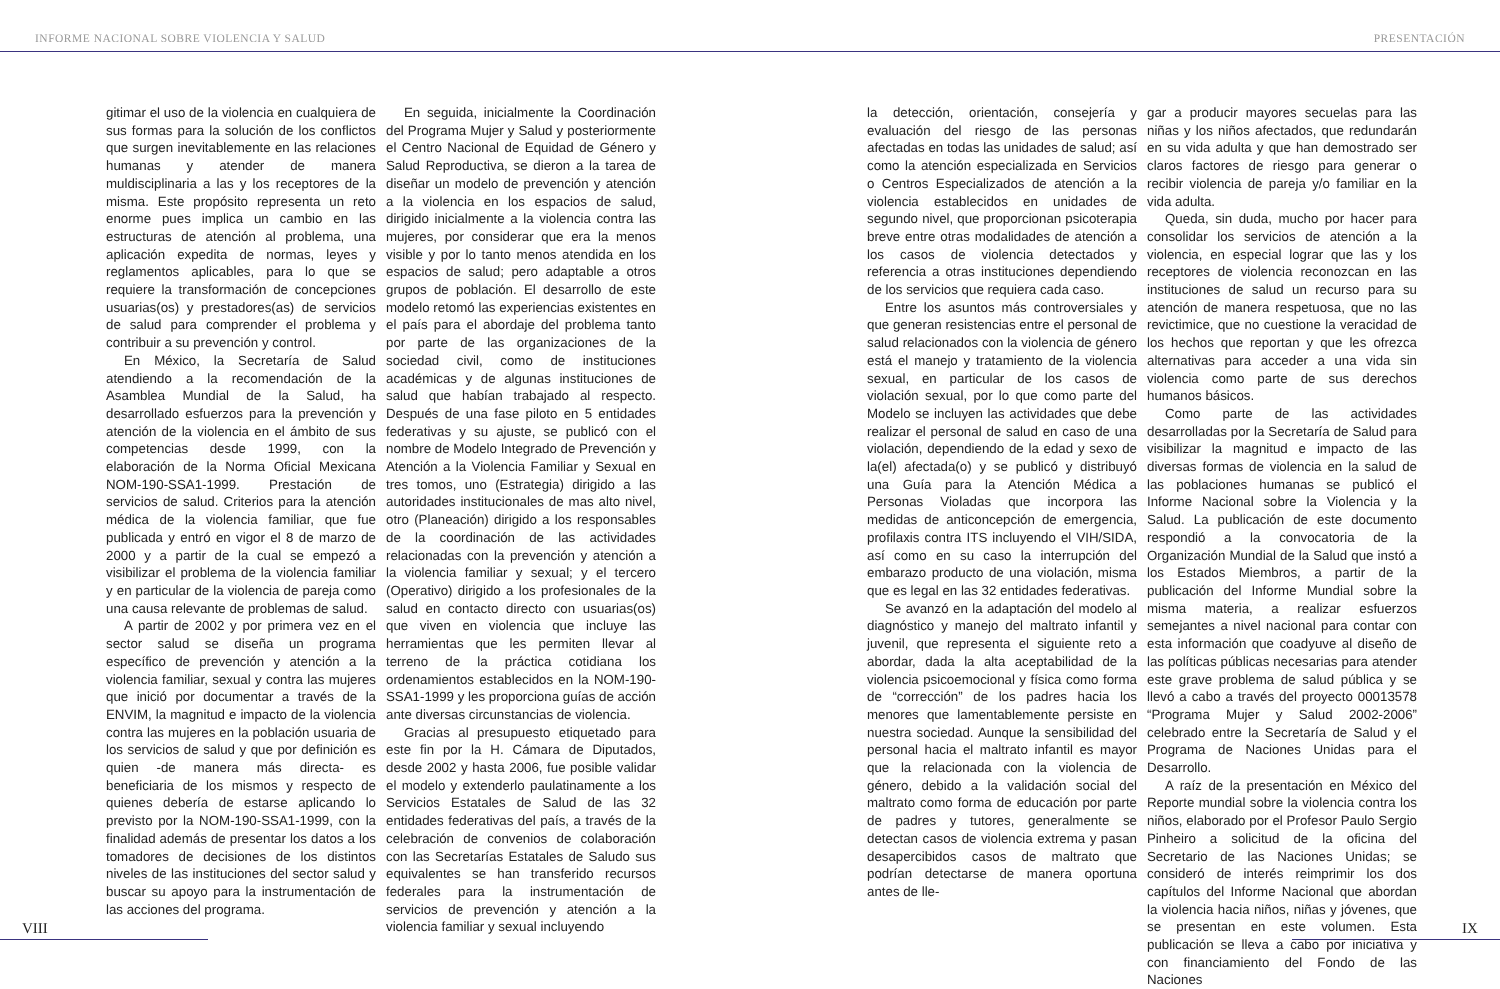INFORME NACIONAL SOBRE VIOLENCIA Y SALUD PRESENTACIÓN
gitimar el uso de la violencia en cualquiera de sus formas para la solución de los conflictos que surgen inevitablemente en las relaciones humanas y atender de manera muldisciplinaria a las y los receptores de la misma. Este propósito representa un reto enorme pues implica un cambio en las estructuras de atención al problema, una aplicación expedita de normas, leyes y reglamentos aplicables, para lo que se requiere la transformación de concepciones usuarias(os) y prestadores(as) de servicios de salud para comprender el problema y contribuir a su prevención y control.
En México, la Secretaría de Salud atendiendo a la recomendación de la Asamblea Mundial de la Salud, ha desarrollado esfuerzos para la prevención y atención de la violencia en el ámbito de sus competencias desde 1999, con la elaboración de la Norma Oficial Mexicana NOM-190-SSA1-1999. Prestación de servicios de salud. Criterios para la atención médica de la violencia familiar, que fue publicada y entró en vigor el 8 de marzo de 2000 y a partir de la cual se empezó a visibilizar el problema de la violencia familiar y en particular de la violencia de pareja como una causa relevante de problemas de salud.
A partir de 2002 y por primera vez en el sector salud se diseña un programa específico de prevención y atención a la violencia familiar, sexual y contra las mujeres que inició por documentar a través de la ENVIM, la magnitud e impacto de la violencia contra las mujeres en la población usuaria de los servicios de salud y que por definición es quien -de manera más directa- es beneficiaria de los mismos y respecto de quienes debería de estarse aplicando lo previsto por la NOM-190-SSA1-1999, con la finalidad además de presentar los datos a los tomadores de decisiones de los distintos niveles de las instituciones del sector salud y buscar su apoyo para la instrumentación de las acciones del programa.
En seguida, inicialmente la Coordinación del Programa Mujer y Salud y posteriormente el Centro Nacional de Equidad de Género y Salud Reproductiva, se dieron a la tarea de diseñar un modelo de prevención y atención a la violencia en los espacios de salud, dirigido inicialmente a la violencia contra las mujeres, por considerar que era la menos visible y por lo tanto menos atendida en los espacios de salud; pero adaptable a otros grupos de población. El desarrollo de este modelo retomó las experiencias existentes en el país para el abordaje del problema tanto por parte de las organizaciones de la sociedad civil, como de instituciones académicas y de algunas instituciones de salud que habían trabajado al respecto. Después de una fase piloto en 5 entidades federativas y su ajuste, se publicó con el nombre de Modelo Integrado de Prevención y Atención a la Violencia Familiar y Sexual en tres tomos, uno (Estrategia) dirigido a las autoridades institucionales de mas alto nivel, otro (Planeación) dirigido a los responsables de la coordinación de las actividades relacionadas con la prevención y atención a la violencia familiar y sexual; y el tercero (Operativo) dirigido a los profesionales de la salud en contacto directo con usuarias(os) que viven en violencia que incluye las herramientas que les permiten llevar al terreno de la práctica cotidiana los ordenamientos establecidos en la NOM-190-SSA1-1999 y les proporciona guías de acción ante diversas circunstancias de violencia.
Gracias al presupuesto etiquetado para este fin por la H. Cámara de Diputados, desde 2002 y hasta 2006, fue posible validar el modelo y extenderlo paulatinamente a los Servicios Estatales de Salud de las 32 entidades federativas del país, a través de la celebración de convenios de colaboración con las Secretarías Estatales de Saludo sus equivalentes se han transferido recursos federales para la instrumentación de servicios de prevención y atención a la violencia familiar y sexual incluyendo
la detección, orientación, consejería y evaluación del riesgo de las personas afectadas en todas las unidades de salud; así como la atención especializada en Servicios o Centros Especializados de atención a la violencia establecidos en unidades de segundo nivel, que proporcionan psicoterapia breve entre otras modalidades de atención a los casos de violencia detectados y referencia a otras instituciones dependiendo de los servicios que requiera cada caso.
Entre los asuntos más controversiales y que generan resistencias entre el personal de salud relacionados con la violencia de género está el manejo y tratamiento de la violencia sexual, en particular de los casos de violación sexual, por lo que como parte del Modelo se incluyen las actividades que debe realizar el personal de salud en caso de una violación, dependiendo de la edad y sexo de la(el) afectada(o) y se publicó y distribuyó una Guía para la Atención Médica a Personas Violadas que incorpora las medidas de anticoncepción de emergencia, profilaxis contra ITS incluyendo el VIH/SIDA, así como en su caso la interrupción del embarazo producto de una violación, misma que es legal en las 32 entidades federativas.
Se avanzó en la adaptación del modelo al diagnóstico y manejo del maltrato infantil y juvenil, que representa el siguiente reto a abordar, dada la alta aceptabilidad de la violencia psicoemocional y física como forma de “corrección” de los padres hacia los menores que lamentablemente persiste en nuestra sociedad. Aunque la sensibilidad del personal hacia el maltrato infantil es mayor que la relacionada con la violencia de género, debido a la validación social del maltrato como forma de educación por parte de padres y tutores, generalmente se detectan casos de violencia extrema y pasan desapercibidos casos de maltrato que podrían detectarse de manera oportuna antes de lle-
gar a producir mayores secuelas para las niñas y los niños afectados, que redundarán en su vida adulta y que han demostrado ser claros factores de riesgo para generar o recibir violencia de pareja y/o familiar en la vida adulta.
Queda, sin duda, mucho por hacer para consolidar los servicios de atención a la violencia, en especial lograr que las y los receptores de violencia reconozcan en las instituciones de salud un recurso para su atención de manera respetuosa, que no las revictimice, que no cuestione la veracidad de los hechos que reportan y que les ofrezca alternativas para acceder a una vida sin violencia como parte de sus derechos humanos básicos.
Como parte de las actividades desarrolladas por la Secretaría de Salud para visibilizar la magnitud e impacto de las diversas formas de violencia en la salud de las poblaciones humanas se publicó el Informe Nacional sobre la Violencia y la Salud. La publicación de este documento respondió a la convocatoria de la Organización Mundial de la Salud que instó a los Estados Miembros, a partir de la publicación del Informe Mundial sobre la misma materia, a realizar esfuerzos semejantes a nivel nacional para contar con esta información que coadyuve al diseño de las políticas públicas necesarias para atender este grave problema de salud pública y se llevó a cabo a través del proyecto 00013578 “Programa Mujer y Salud 2002-2006” celebrado entre la Secretaría de Salud y el Programa de Naciones Unidas para el Desarrollo.
A raíz de la presentación en México del Reporte mundial sobre la violencia contra los niños, elaborado por el Profesor Paulo Sergio Pinheiro a solicitud de la oficina del Secretario de las Naciones Unidas; se consideró de interés reimprimir los dos capítulos del Informe Nacional que abordan la violencia hacia niños, niñas y jóvenes, que se presentan en este volumen. Esta publicación se lleva a cabo por iniciativa y con financiamiento del Fondo de las Naciones
VIII IX